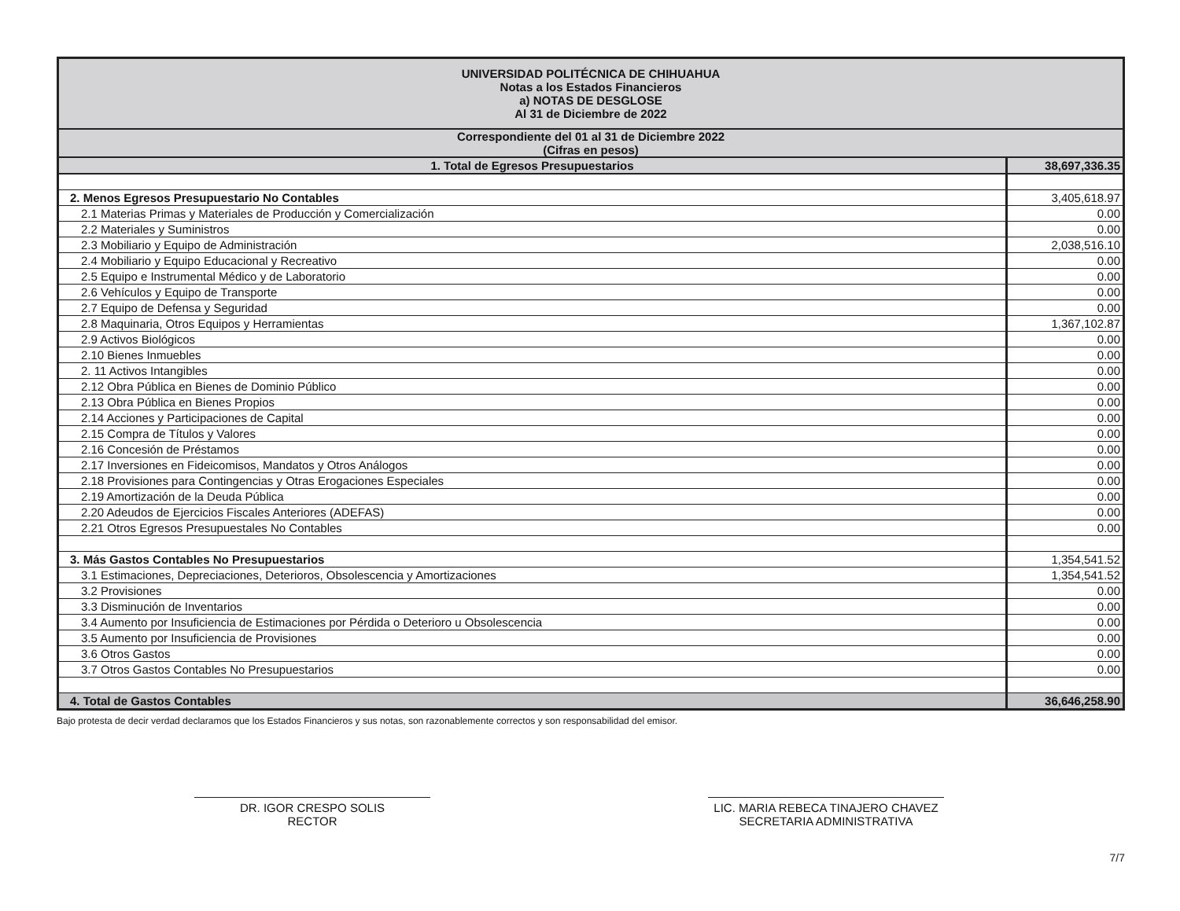| UNIVERSIDAD POLITÉCNICA DE CHIHUAHUA Notas a los Estados Financieros a) NOTAS DE DESGLOSE Al 31 de Diciembre de 2022 | |
| --- | --- |
| Correspondiente del 01 al 31 de Diciembre 2022 (Cifras en pesos) | |
| 1. Total de Egresos Presupuestarios | 38,697,336.35 |
| 2. Menos Egresos Presupuestario No Contables | 3,405,618.97 |
| 2.1 Materias Primas y Materiales de Producción y Comercialización | 0.00 |
| 2.2 Materiales y Suministros | 0.00 |
| 2.3 Mobiliario y Equipo de Administración | 2,038,516.10 |
| 2.4 Mobiliario y Equipo Educacional y Recreativo | 0.00 |
| 2.5 Equipo e Instrumental Médico y de Laboratorio | 0.00 |
| 2.6 Vehículos y Equipo de Transporte | 0.00 |
| 2.7 Equipo de Defensa y Seguridad | 0.00 |
| 2.8 Maquinaria, Otros Equipos y Herramientas | 1,367,102.87 |
| 2.9 Activos Biológicos | 0.00 |
| 2.10 Bienes Inmuebles | 0.00 |
| 2. 11 Activos Intangibles | 0.00 |
| 2.12 Obra Pública en Bienes de Dominio Público | 0.00 |
| 2.13 Obra Pública en Bienes Propios | 0.00 |
| 2.14 Acciones y Participaciones de Capital | 0.00 |
| 2.15 Compra de Títulos y Valores | 0.00 |
| 2.16 Concesión de Préstamos | 0.00 |
| 2.17 Inversiones en Fideicomisos, Mandatos y Otros Análogos | 0.00 |
| 2.18 Provisiones para Contingencias y Otras Erogaciones Especiales | 0.00 |
| 2.19 Amortización de la Deuda Pública | 0.00 |
| 2.20 Adeudos de Ejercicios Fiscales Anteriores (ADEFAS) | 0.00 |
| 2.21 Otros Egresos Presupuestales No Contables | 0.00 |
| 3. Más Gastos Contables No Presupuestarios | 1,354,541.52 |
| 3.1 Estimaciones, Depreciaciones, Deterioros, Obsolescencia y Amortizaciones | 1,354,541.52 |
| 3.2 Provisiones | 0.00 |
| 3.3 Disminución de Inventarios | 0.00 |
| 3.4 Aumento por Insuficiencia de Estimaciones por Pérdida o Deterioro u Obsolescencia | 0.00 |
| 3.5 Aumento por Insuficiencia de Provisiones | 0.00 |
| 3.6 Otros Gastos | 0.00 |
| 3.7 Otros Gastos Contables No Presupuestarios | 0.00 |
| 4. Total de Gastos Contables | 36,646,258.90 |
Bajo protesta de decir verdad declaramos que los Estados Financieros y sus notas, son razonablemente correctos y son responsabilidad del emisor.
DR. IGOR CRESPO SOLIS
RECTOR
LIC. MARIA REBECA TINAJERO CHAVEZ
SECRETARIA ADMINISTRATIVA
7/7